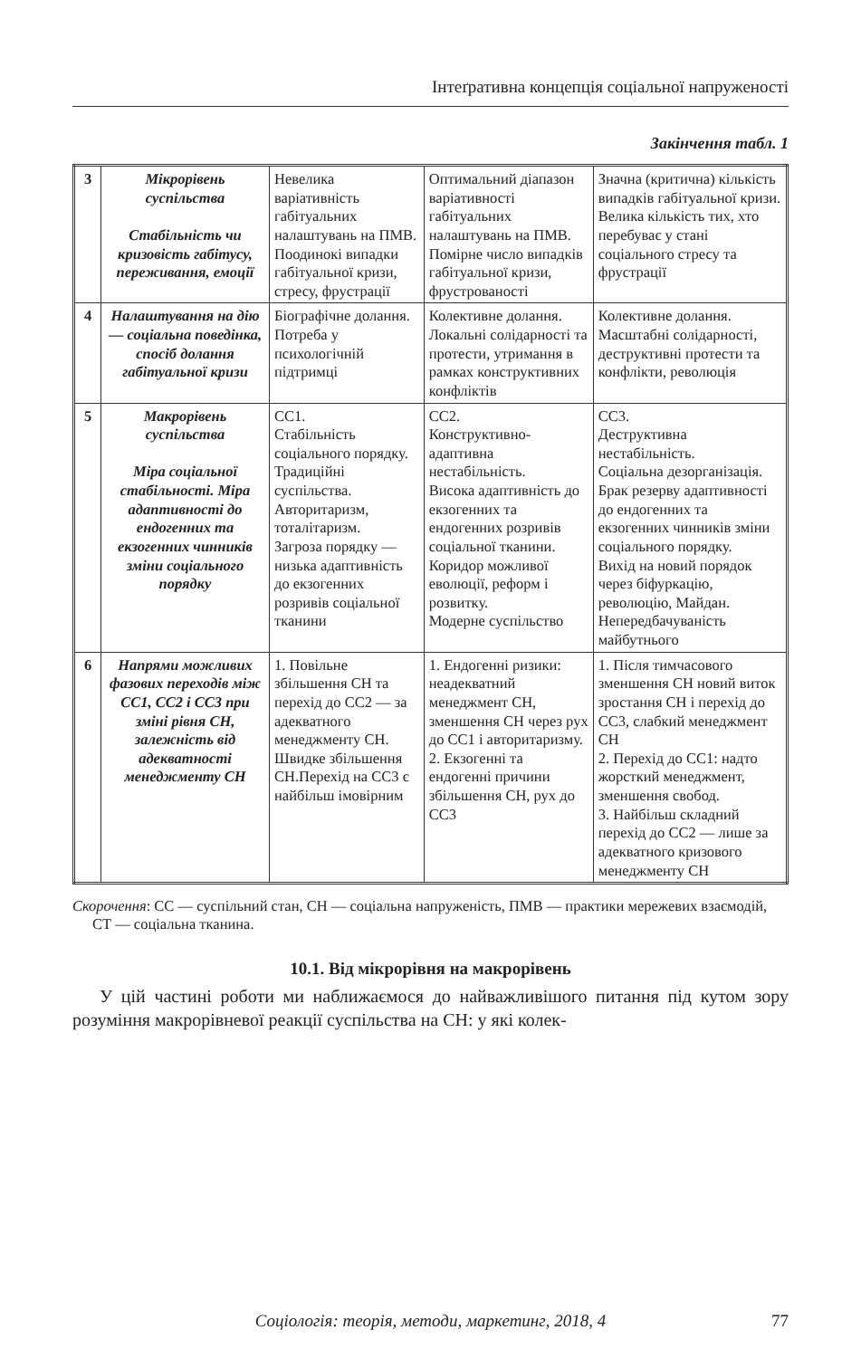Інтеґративна концепція соціальної напруженості
Закінчення табл. 1
| 3 | Мікрорівень суспільства Стабільність чи кризовість габітусу, переживання, емоції | Невелика варіативність габітуальних налаштувань на ПМВ. Поодинокі випадки габітуальної кризи, стресу, фрустрації | Оптимальний діапазон варіативності габітуальних налаштувань на ПМВ. Помірне число випадків габітуальної кризи, фрустрованості | Значна (критична) кількість випадків габітуальної кризи. Велика кількість тих, хто перебуває у стані соціального стресу та фрустрації |
| 4 | Налаштування на дію — соціальна поведінка, спосіб долання габітуальної кризи | Біографічне долання. Потреба у психологічній підтримці | Колективне долання. Локальні солідарності та протести, утримання в рамках конструктивних конфліктів | Колективне долання. Масштабні солідарності, деструктивні протести та конфлікти, революція |
| 5 | Макрорівень суспільства Міра соціальної стабільності. Міра адаптивності до ендогенних та екзогенних чинників зміни соціального порядку | СС1. Стабільність соціального порядку. Традиційні суспільства. Авторитаризм, тоталітаризм. Загроза порядку — низька адаптивність до екзогенних розривів соціальної тканини | СС2. Конструктивно-адаптивна нестабільність. Висока адаптивність до екзогенних та ендогенних розривів соціальної тканини. Коридор можливої еволюції, реформ і розвитку. Модерне суспільство | СС3. Деструктивна нестабільність. Соціальна дезорганізація. Брак резерву адаптивності до ендогенних та екзогенних чинників зміни соціального порядку. Вихід на новий порядок через біфуркацію, революцію, Майдан. Непередбачуваність майбутнього |
| 6 | Напрями можливих фазових переходів між СС1, СС2 і СС3 при зміні рівня СН, залежність від адекватності менеджменту СН | 1. Повільне збільшення СН та перехід до СС2 — за адекватного менеджменту СН. Швидке збільшення СН.Перехід на СС3 є найбільш імовірним | 1. Ендогенні ризики: неадекватний менеджмент СН, зменшення СН через рух до СС1 і авторитаризму. 2. Екзогенні та ендогенні причини збільшення СН, рух до СС3 | 1. Після тимчасового зменшення СН новий виток зростання СН і перехід до СС3, слабкий менеджмент СН 2. Перехід до СС1: надто жорсткий менеджмент, зменшення свобод. 3. Найбільш складний перехід до СС2 — лише за адекватного кризового менеджменту СН |
Скорочення: СС — суспільний стан, СН — соціальна напруженість, ПМВ — практики мережевих взаємодій, СТ — соціальна тканина.
10.1. Від мікрорівня на макрорівень
У цій частині роботи ми наближаємося до найважливішого питання під кутом зору розуміння макрорівневої реакції суспільства на СН: у які колек-
Соціологія: теорія, методи, маркетинг, 2018, 4 77